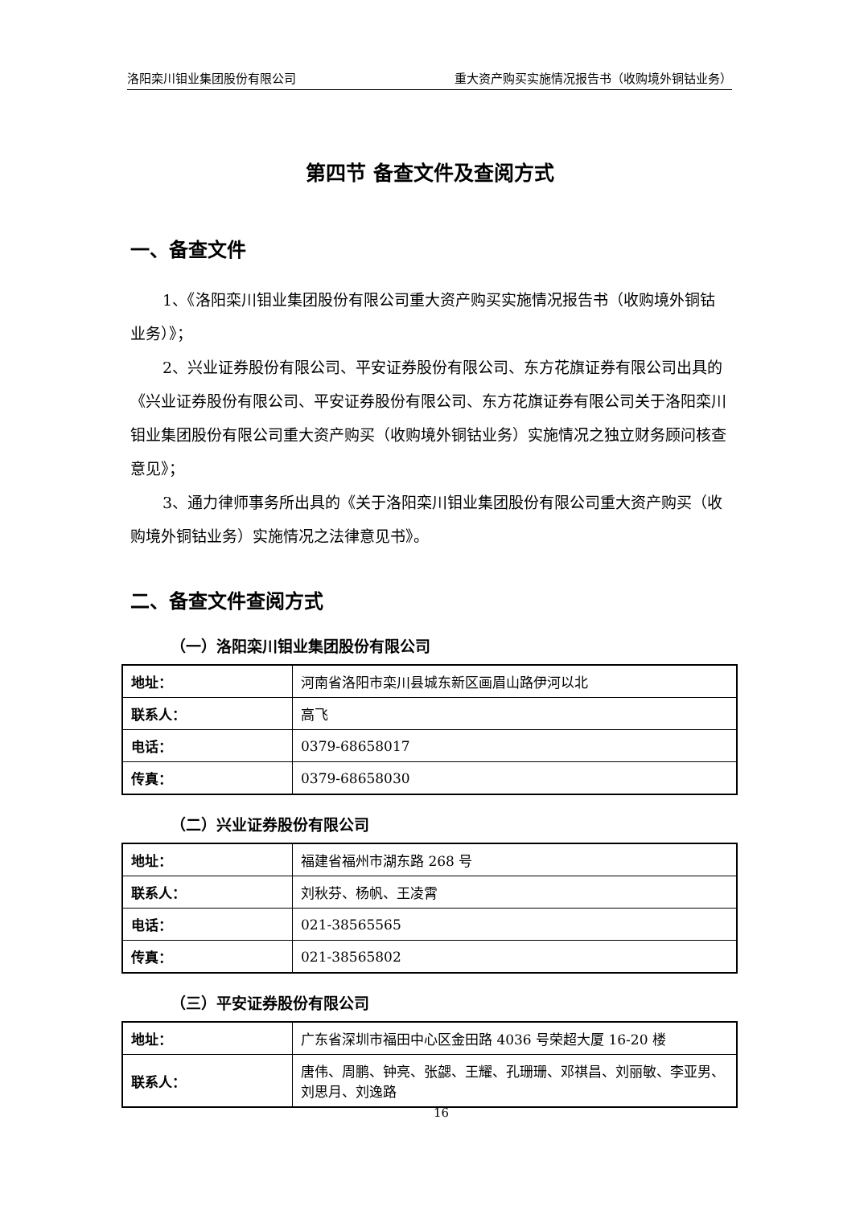洛阳栾川钼业集团股份有限公司 重大资产购买实施情况报告书（收购境外铜钴业务）
第四节 备查文件及查阅方式
一、备查文件
1、《洛阳栾川钼业集团股份有限公司重大资产购买实施情况报告书（收购境外铜钴业务）》；
2、兴业证券股份有限公司、平安证券股份有限公司、东方花旗证券有限公司出具的《兴业证券股份有限公司、平安证券股份有限公司、东方花旗证券有限公司关于洛阳栾川钼业集团股份有限公司重大资产购买（收购境外铜钴业务）实施情况之独立财务顾问核查意见》；
3、通力律师事务所出具的《关于洛阳栾川钼业集团股份有限公司重大资产购买（收购境外铜钴业务）实施情况之法律意见书》。
二、备查文件查阅方式
（一）洛阳栾川钼业集团股份有限公司
| 地址： | 河南省洛阳市栾川县城东新区画眉山路伊河以北 |
| 联系人： | 高飞 |
| 电话： | 0379-68658017 |
| 传真： | 0379-68658030 |
（二）兴业证券股份有限公司
| 地址： | 福建省福州市湖东路 268 号 |
| 联系人： | 刘秋芬、杨帆、王凌霄 |
| 电话： | 021-38565565 |
| 传真： | 021-38565802 |
（三）平安证券股份有限公司
| 地址： | 广东省深圳市福田中心区金田路 4036 号荣超大厦 16-20 楼 |
| 联系人： | 唐伟、周鹏、钟亮、张勰、王耀、孔珊珊、邓祺昌、刘丽敏、李亚男、刘思月、刘逸路 |
16